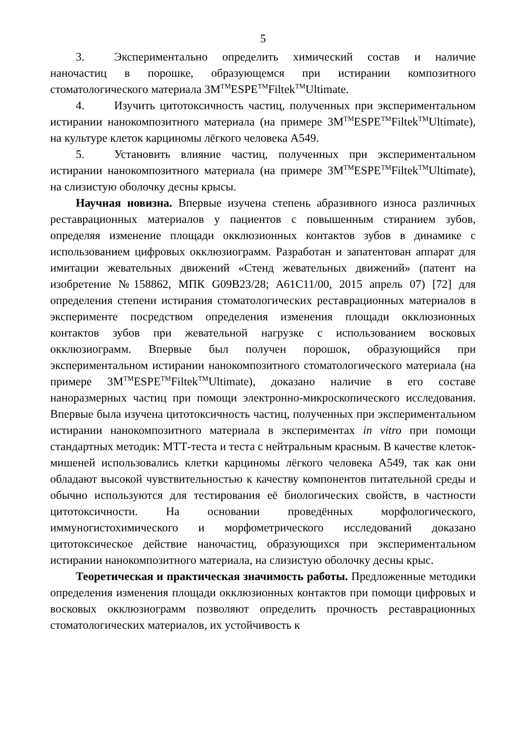5
3. Экспериментально определить химический состав и наличие наночастиц в порошке, образующемся при истирании композитного стоматологического материала 3M<sup>TM</sup>ESPE<sup>TM</sup>Filtek<sup>TM</sup>Ultimate.
4. Изучить цитотоксичность частиц, полученных при экспериментальном истирании нанокомпозитного материала (на примере 3M<sup>TM</sup>ESPE<sup>TM</sup>Filtek<sup>TM</sup>Ultimate), на культуре клеток карциномы лёгкого человека A549.
5. Установить влияние частиц, полученных при экспериментальном истирании нанокомпозитного материала (на примере 3M<sup>TM</sup>ESPE<sup>TM</sup>Filtek<sup>TM</sup>Ultimate), на слизистую оболочку десны крысы.
Научная новизна. Впервые изучена степень абразивного износа различных реставрационных материалов у пациентов с повышенным стиранием зубов, определяя изменение площади окклюзионных контактов зубов в динамике с использованием цифровых окклюзиограмм. Разработан и запатентован аппарат для имитации жевательных движений «Стенд жевательных движений» (патент на изобретение №158862, МПК G09B23/28; A61C11/00, 2015 апрель 07) [72] для определения степени истирания стоматологических реставрационных материалов в эксперименте посредством определения изменения площади окклюзионных контактов зубов при жевательной нагрузке с использованием восковых окклюзиограмм. Впервые был получен порошок, образующийся при экспериментальном истирании нанокомпозитного стоматологического материала (на примере 3M<sup>TM</sup>ESPE<sup>TM</sup>Filtek<sup>TM</sup>Ultimate), доказано наличие в его составе наноразмерных частиц при помощи электронно-микроскопического исследования. Впервые была изучена цитотоксичность частиц, полученных при экспериментальном истирании нанокомпозитного материала в экспериментах in vitro при помощи стандартных методик: МТТ-теста и теста с нейтральным красным. В качестве клеток-мишеней использовались клетки карциномы лёгкого человека A549, так как они обладают высокой чувствительностью к качеству компонентов питательной среды и обычно используются для тестирования её биологических свойств, в частности цитотоксичности. На основании проведённых морфологического, иммуногистохимического и морфометрического исследований доказано цитотоксическое действие наночастиц, образующихся при экспериментальном истирании нанокомпозитного материала, на слизистую оболочку десны крыс.
Теоретическая и практическая значимость работы. Предложенные методики определения изменения площади окклюзионных контактов при помощи цифровых и восковых окклюзиограмм позволяют определить прочность реставрационных стоматологических материалов, их устойчивость к